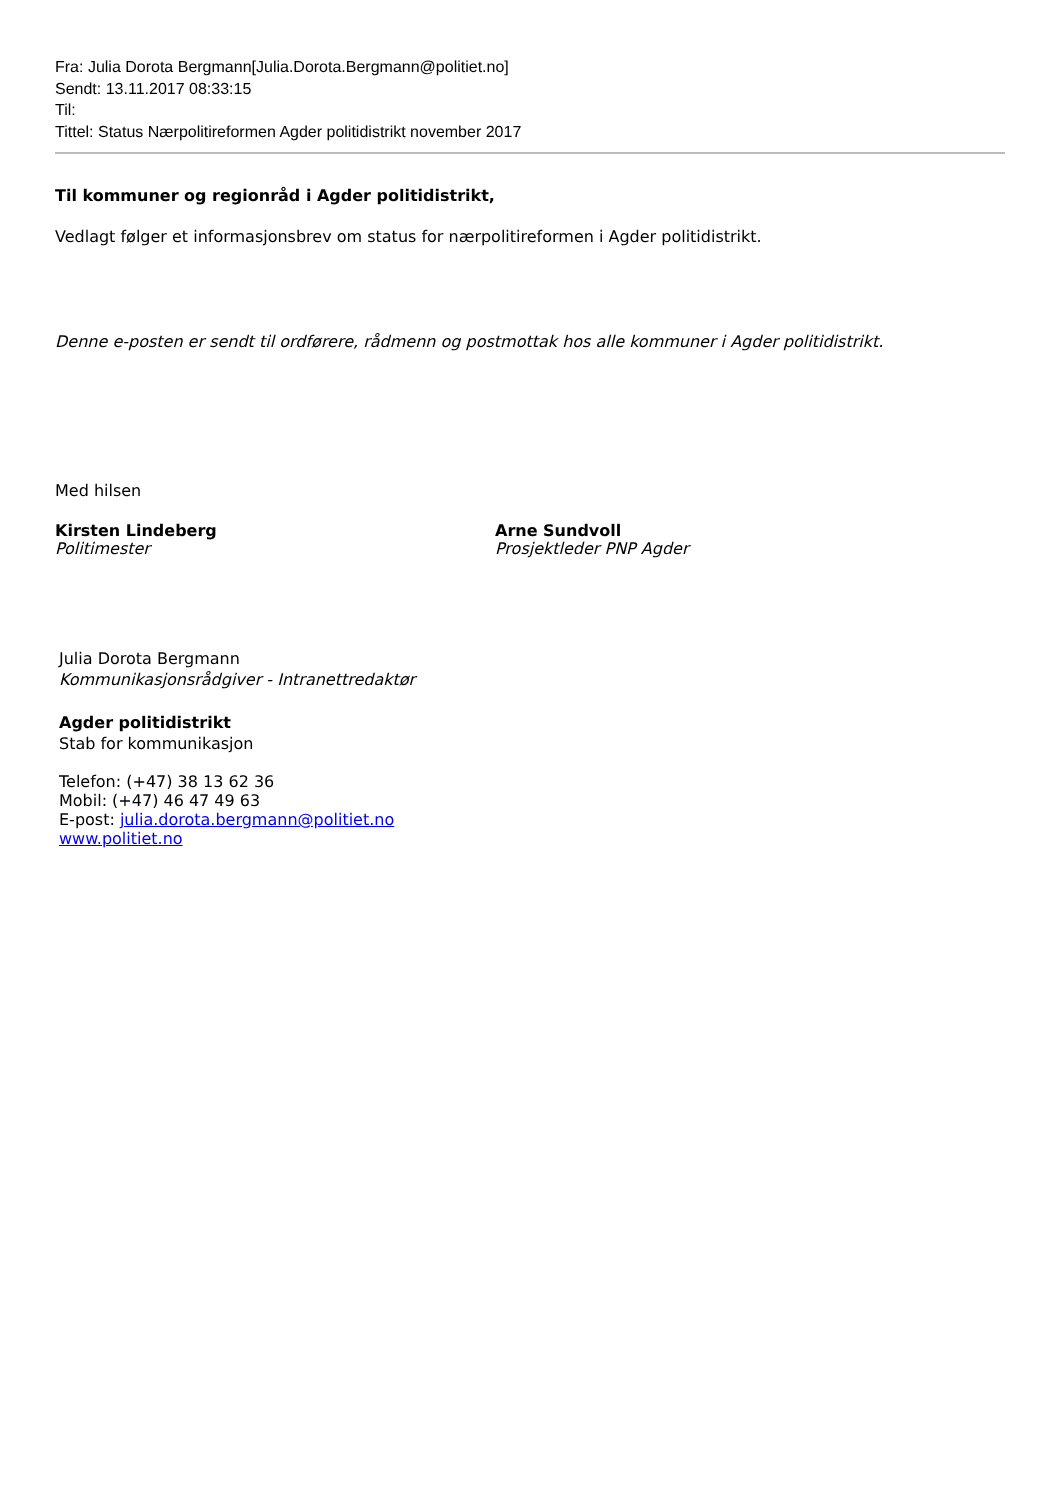Fra: Julia Dorota Bergmann[Julia.Dorota.Bergmann@politiet.no]
Sendt: 13.11.2017 08:33:15
Til:
Tittel: Status Nærpolitireformen Agder politidistrikt november 2017
Til kommuner og regionråd i Agder politidistrikt,
Vedlagt følger et informasjonsbrev om status for nærpolitireformen i Agder politidistrikt.
Denne e-posten er sendt til ordførere, rådmenn og postmottak hos alle kommuner i Agder politidistrikt.
Med hilsen
Kirsten Lindeberg
Politimester
Arne Sundvoll
Prosjektleder PNP Agder
Julia Dorota Bergmann
Kommunikasjonsrådgiver - Intranettredaktør
Agder politidistrikt
Stab for kommunikasjon
Telefon: (+47) 38 13 62 36
Mobil: (+47) 46 47 49 63
E-post: julia.dorota.bergmann@politiet.no
www.politiet.no